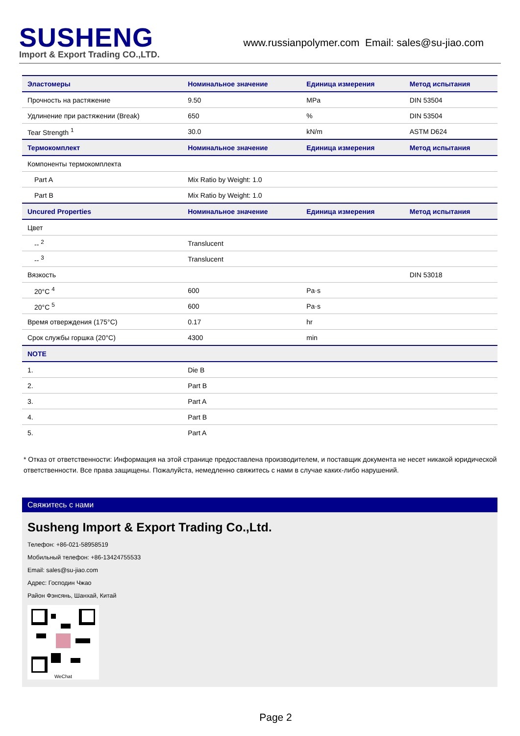SUSHENG
Import & Export Trading CO.,LTD.
www.russianpolymer.com Email: sales@su-jiao.com
| Эластомеры | Номинальное значение | Единица измерения | Метод испытания |
| --- | --- | --- | --- |
| Прочность на растяжение | 9.50 | MPa | DIN 53504 |
| Удлинение при растяжении (Break) | 650 | % | DIN 53504 |
| Tear Strength <sup>1</sup> | 30.0 | kN/m | ASTM D624 |
| Термокомплект | Номинальное значение | Единица измерения | Метод испытания |
| Компоненты термокомплекта | | | |
| Part A | Mix Ratio by Weight: 1.0 | | |
| Part B | Mix Ratio by Weight: 1.0 | | |
| Uncured Properties | Номинальное значение | Единица измерения | Метод испытания |
| Цвет | | | |
| -- <sup>2</sup> | Translucent | | |
| -- <sup>3</sup> | Translucent | | |
| Вязкость | | | DIN 53018 |
| 20°C <sup>4</sup> | 600 | Pa·s | |
| 20°C <sup>5</sup> | 600 | Pa·s | |
| Время отверждения (175°C) | 0.17 | hr | |
| Срок службы горшка (20°C) | 4300 | min | |
| NOTE | | | |
| 1. | Die B | | |
| 2. | Part B | | |
| 3. | Part A | | |
| 4. | Part B | | |
| 5. | Part A | | |
* Отказ от ответственности: Информация на этой странице предоставлена производителем, и поставщик документа не несет никакой юридической ответственности. Все права защищены. Пожалуйста, немедленно свяжитесь с нами в случае каких-либо нарушений.
Свяжитесь с нами
Susheng Import & Export Trading Co.,Ltd.
Телефон: +86-021-58958519
Мобильный телефон: +86-13424755533
Email: sales@su-jiao.com
Адрес: Господин Чжао
Район Фэнсянь, Шанхай, Китай
WeChat
Page 2